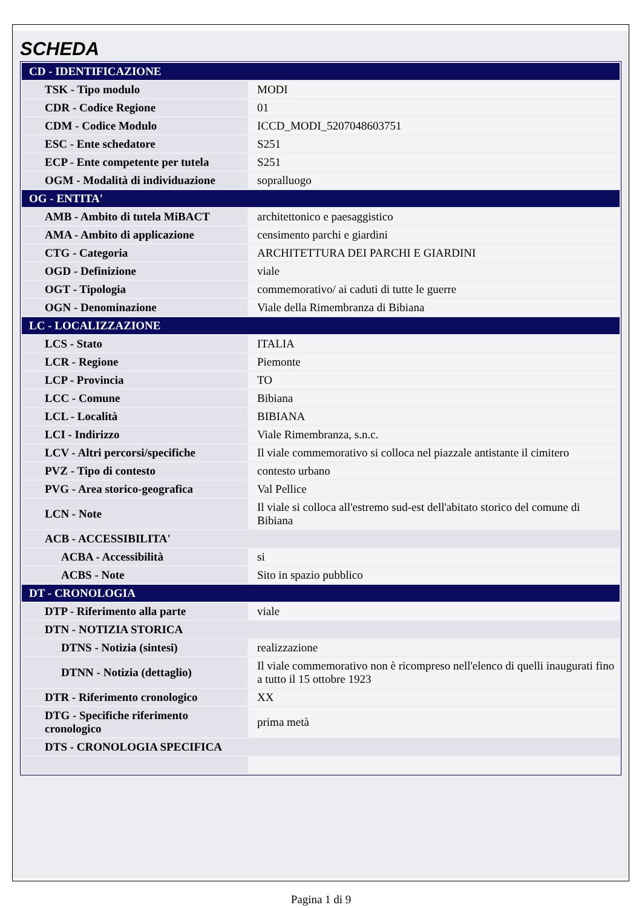SCHEDA
| CD - IDENTIFICAZIONE | |
| TSK - Tipo modulo | MODI |
| CDR - Codice Regione | 01 |
| CDM - Codice Modulo | ICCD_MODI_5207048603751 |
| ESC - Ente schedatore | S251 |
| ECP - Ente competente per tutela | S251 |
| OGM - Modalità di individuazione | sopralluogo |
| OG - ENTITA' | |
| AMB - Ambito di tutela MiBACT | architettonico e paesaggistico |
| AMA - Ambito di applicazione | censimento parchi e giardini |
| CTG - Categoria | ARCHITETTURA DEI PARCHI E GIARDINI |
| OGD - Definizione | viale |
| OGT - Tipologia | commemorativo/ ai caduti di tutte le guerre |
| OGN - Denominazione | Viale della Rimembranza di Bibiana |
| LC - LOCALIZZAZIONE | |
| LCS - Stato | ITALIA |
| LCR - Regione | Piemonte |
| LCP - Provincia | TO |
| LCC - Comune | Bibiana |
| LCL - Località | BIBIANA |
| LCI - Indirizzo | Viale Rimembranza, s.n.c. |
| LCV - Altri percorsi/specifiche | Il viale commemorativo si colloca nel piazzale antistante il cimitero |
| PVZ - Tipo di contesto | contesto urbano |
| PVG - Area storico-geografica | Val Pellice |
| LCN - Note | Il viale si colloca all'estremo sud-est dell'abitato storico del comune di Bibiana |
| ACB - ACCESSIBILITA' | |
| ACBA - Accessibilità | si |
| ACBS - Note | Sito in spazio pubblico |
| DT - CRONOLOGIA | |
| DTP - Riferimento alla parte | viale |
| DTN - NOTIZIA STORICA | |
| DTNS - Notizia (sintesi) | realizzazione |
| DTNN - Notizia (dettaglio) | Il viale commemorativo non è ricompreso nell'elenco di quelli inaugurati fino a tutto il 15 ottobre 1923 |
| DTR - Riferimento cronologico | XX |
| DTG - Specifiche riferimento cronologico | prima metà |
| DTS - CRONOLOGIA SPECIFICA | |
Pagina 1 di 9